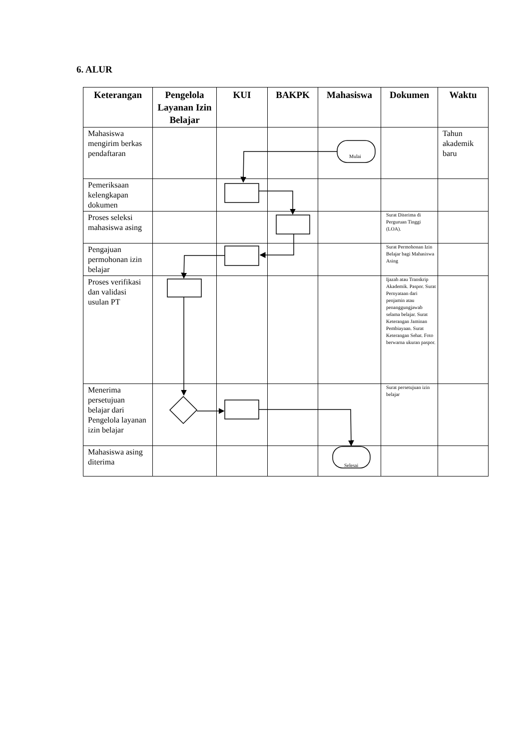6. ALUR
| Keterangan | Pengelola Layanan Izin Belajar | KUI | BAKPK | Mahasiswa | Dokumen | Waktu |
| --- | --- | --- | --- | --- | --- | --- |
| Mahasiswa mengirim berkas pendaftaran | | | | Mulai | | Tahun akademik baru |
| Pemeriksaan kelengkapan dokumen | | | | | | |
| Proses seleksi mahasiswa asing | | | | | Surat Diterima di Perguruan Tinggi (LOA). | |
| Pengajuan permohonan izin belajar | | | | | Surat Permohonan Izin Belajar bagi Mahasiswa Asing | |
| Proses verifikasi dan validasi usulan PT | | | | | Ijazah atau Transkrip Akademik. Paspor. Surat Pernyataan dari penjamin atau penanggungjawab selama belajar. Surat Keterangan Jaminan Pembiayaan. Surat Keterangan Sehat. Foto berwarna ukuran paspor. | |
| Menerima persetujuan belajar dari Pengelola layanan izin belajar | | | | | Surat persetujuan izin belajar | |
| Mahasiswa asing diterima | | | | Selesai | | |